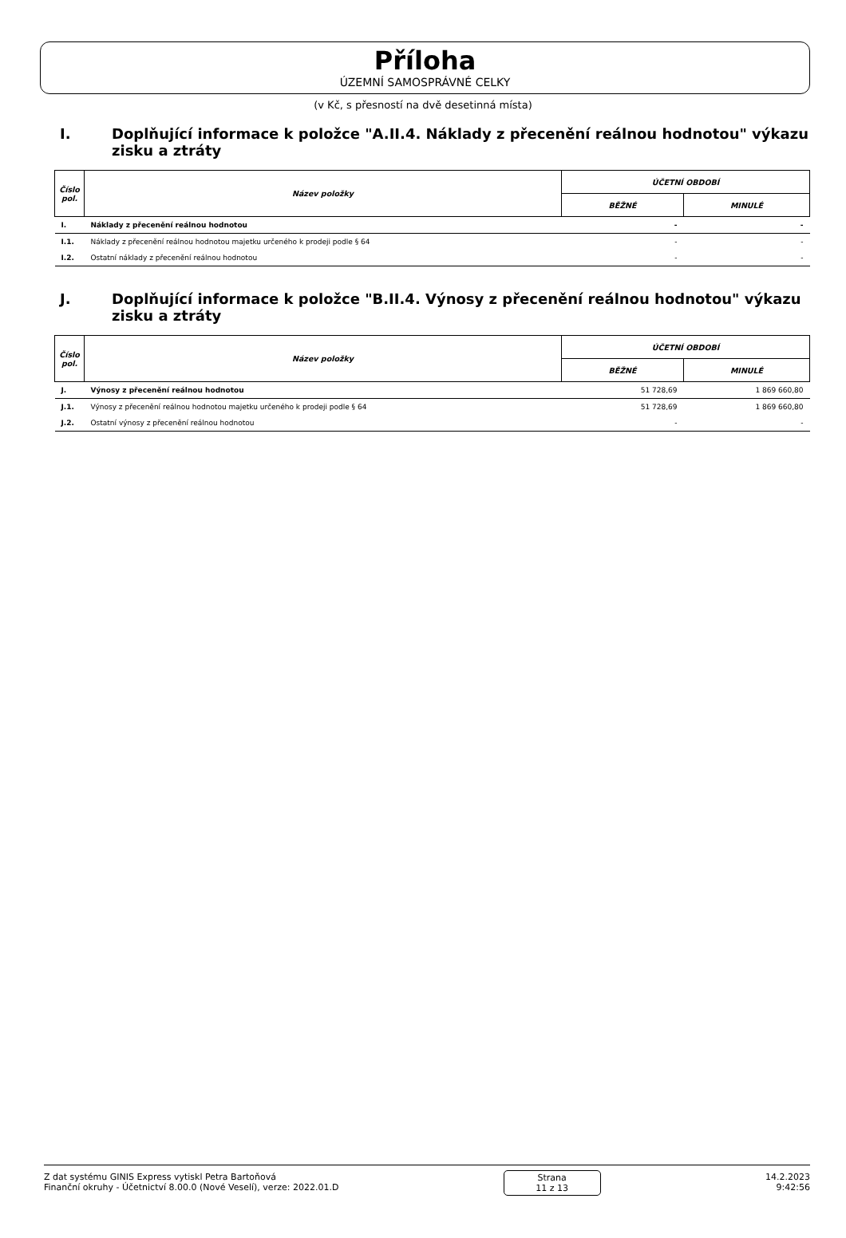Příloha
ÚZEMNÍ SAMOSPRÁVNÉ CELKY
(v Kč, s přesností na dvě desetinná místa)
I. Doplňující informace k položce "A.II.4. Náklady z přecenění reálnou hodnotou" výkazu zisku a ztráty
| Číslo pol. | Název položky | ÚČETNÍ OBDOBÍ | |
| --- | --- | --- | --- |
| | | BĚŽNÉ | MINULÉ |
| I. | Náklady z přecenění reálnou hodnotou | - | - |
| I.1. | Náklady z přecenění reálnou hodnotou majetku určeného k prodeji podle § 64 | - | - |
| I.2. | Ostatní náklady z přecenění reálnou hodnotou | - | - |
J. Doplňující informace k položce "B.II.4. Výnosy z přecenění reálnou hodnotou" výkazu zisku a ztráty
| Číslo pol. | Název položky | ÚČETNÍ OBDOBÍ | |
| --- | --- | --- | --- |
| | | BĚŽNÉ | MINULÉ |
| J. | Výnosy z přecenění reálnou hodnotou | 51 728,69 | 1 869 660,80 |
| J.1. | Výnosy z přecenění reálnou hodnotou majetku určeného k prodeji podle § 64 | 51 728,69 | 1 869 660,80 |
| J.2. | Ostatní výnosy z přecenění reálnou hodnotou | - | - |
Z dat systému GINIS Express vytiskl Petra Bartoňová
Finanční okruhy - Účetnictví 8.00.0 (Nové Veselí), verze: 2022.01.D
Strana
11 z 13
14.2.2023
9:42:56